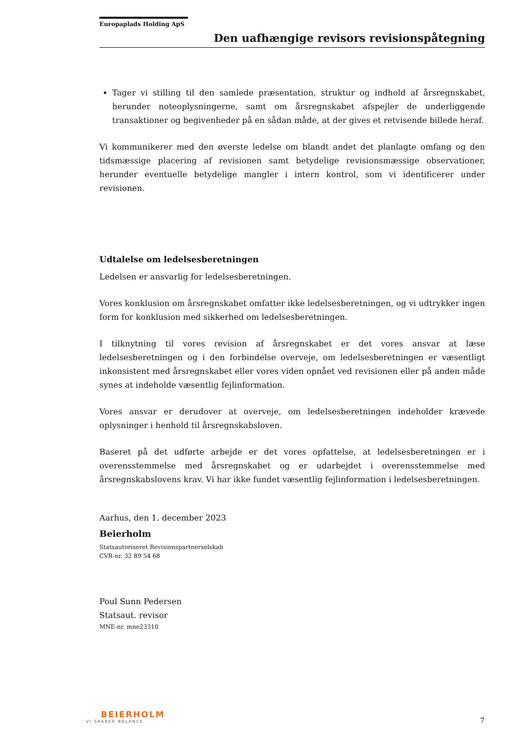Europaplads Holding ApS
Den uafhængige revisors revisionspåtegning
Tager vi stilling til den samlede præsentation, struktur og indhold af årsregnskabet, herunder noteoplysningerne, samt om årsregnskabet afspejler de underliggende transaktioner og begivenheder på en sådan måde, at der gives et retvisende billede heraf.
Vi kommunikerer med den øverste ledelse om blandt andet det planlagte omfang og den tidsmæssige placering af revisionen samt betydelige revisionsmæssige observationer, herunder eventuelle betydelige mangler i intern kontrol, som vi identificerer under revisionen.
Udtalelse om ledelsesberetningen
Ledelsen er ansvarlig for ledelsesberetningen.
Vores konklusion om årsregnskabet omfatter ikke ledelsesberetningen, og vi udtrykker ingen form for konklusion med sikkerhed om ledelsesberetningen.
I tilknytning til vores revision af årsregnskabet er det vores ansvar at læse ledelsesberetningen og i den forbindelse overveje, om ledelsesberetningen er væsentligt inkonsistent med årsregnskabet eller vores viden opnået ved revisionen eller på anden måde synes at indeholde væsentlig fejlinformation.
Vores ansvar er derudover at overveje, om ledelsesberetningen indeholder krævede oplysninger i henhold til årsregnskabsloven.
Baseret på det udførte arbejde er det vores opfattelse, at ledelsesberetningen er i overensstemmelse med årsregnskabet og er udarbejdet i overensstemmelse med årsregnskabslovens krav. Vi har ikke fundet væsentlig fejlinformation i ledelsesberetningen.
Aarhus, den 1. december 2023
Beierholm
Statsautoriseret Revisionspartnerselskab
CVR-nr. 32 89 54 68
Poul Sunn Pedersen
Statsaut. revisor
MNE-nr. mne23310
BEIERHOLM
VI SKABER BALANCE
7